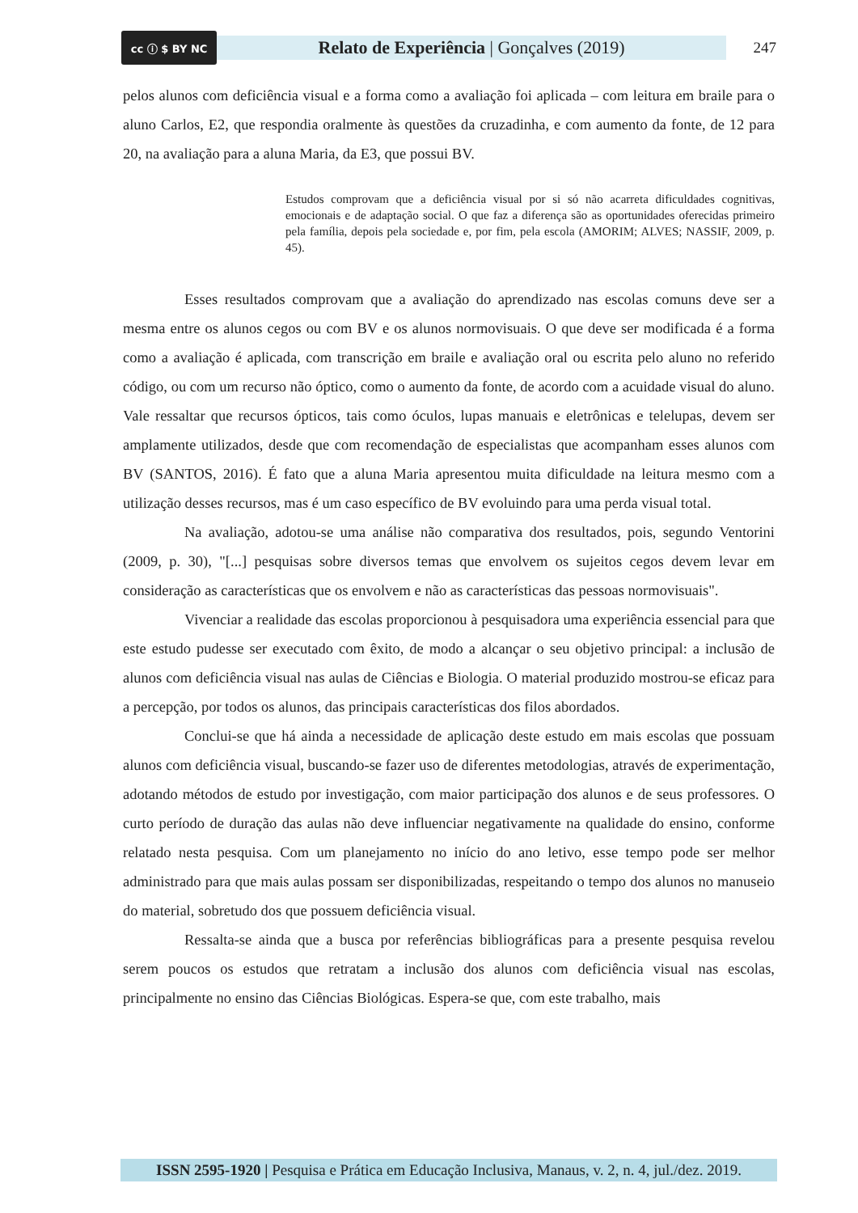cc ⓘ $ BY NC
Relato de Experiência | Gonçalves (2019)
247
pelos alunos com deficiência visual e a forma como a avaliação foi aplicada – com leitura em braile para o aluno Carlos, E2, que respondia oralmente às questões da cruzadinha, e com aumento da fonte, de 12 para 20, na avaliação para a aluna Maria, da E3, que possui BV.
Estudos comprovam que a deficiência visual por si só não acarreta dificuldades cognitivas, emocionais e de adaptação social. O que faz a diferença são as oportunidades oferecidas primeiro pela família, depois pela sociedade e, por fim, pela escola (AMORIM; ALVES; NASSIF, 2009, p. 45).
Esses resultados comprovam que a avaliação do aprendizado nas escolas comuns deve ser a mesma entre os alunos cegos ou com BV e os alunos normovisuais. O que deve ser modificada é a forma como a avaliação é aplicada, com transcrição em braile e avaliação oral ou escrita pelo aluno no referido código, ou com um recurso não óptico, como o aumento da fonte, de acordo com a acuidade visual do aluno. Vale ressaltar que recursos ópticos, tais como óculos, lupas manuais e eletrônicas e telelupas, devem ser amplamente utilizados, desde que com recomendação de especialistas que acompanham esses alunos com BV (SANTOS, 2016). É fato que a aluna Maria apresentou muita dificuldade na leitura mesmo com a utilização desses recursos, mas é um caso específico de BV evoluindo para uma perda visual total.
Na avaliação, adotou-se uma análise não comparativa dos resultados, pois, segundo Ventorini (2009, p. 30), "[...] pesquisas sobre diversos temas que envolvem os sujeitos cegos devem levar em consideração as características que os envolvem e não as características das pessoas normovisuais".
Vivenciar a realidade das escolas proporcionou à pesquisadora uma experiência essencial para que este estudo pudesse ser executado com êxito, de modo a alcançar o seu objetivo principal: a inclusão de alunos com deficiência visual nas aulas de Ciências e Biologia. O material produzido mostrou-se eficaz para a percepção, por todos os alunos, das principais características dos filos abordados.
Conclui-se que há ainda a necessidade de aplicação deste estudo em mais escolas que possuam alunos com deficiência visual, buscando-se fazer uso de diferentes metodologias, através de experimentação, adotando métodos de estudo por investigação, com maior participação dos alunos e de seus professores. O curto período de duração das aulas não deve influenciar negativamente na qualidade do ensino, conforme relatado nesta pesquisa. Com um planejamento no início do ano letivo, esse tempo pode ser melhor administrado para que mais aulas possam ser disponibilizadas, respeitando o tempo dos alunos no manuseio do material, sobretudo dos que possuem deficiência visual.
Ressalta-se ainda que a busca por referências bibliográficas para a presente pesquisa revelou serem poucos os estudos que retratam a inclusão dos alunos com deficiência visual nas escolas, principalmente no ensino das Ciências Biológicas. Espera-se que, com este trabalho, mais
ISSN 2595-1920 | Pesquisa e Prática em Educação Inclusiva, Manaus, v. 2, n. 4, jul./dez. 2019.